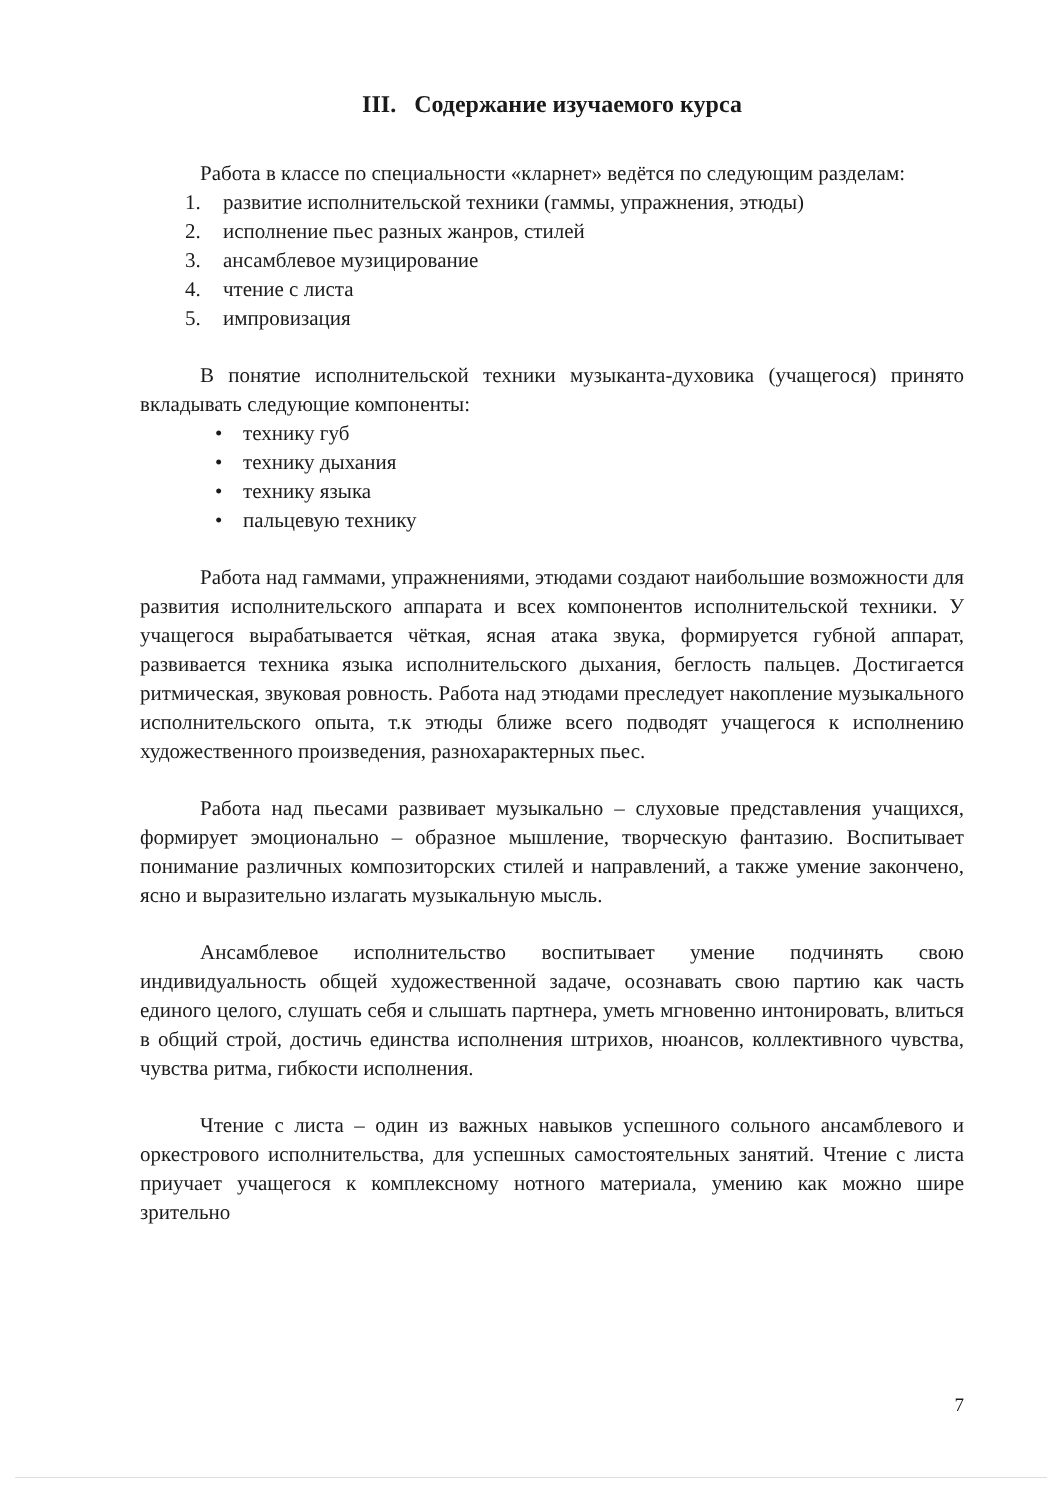III. Содержание изучаемого курса
Работа в классе по специальности «кларнет» ведётся по следующим разделам:
1. развитие исполнительской техники (гаммы, упражнения, этюды)
2. исполнение пьес разных жанров, стилей
3. ансамблевое музицирование
4. чтение с листа
5. импровизация
В понятие исполнительской техники музыканта-духовика (учащегося) принято вкладывать следующие компоненты:
• технику губ
• технику дыхания
• технику языка
• пальцевую технику
Работа над гаммами, упражнениями, этюдами создают наибольшие возможности для развития исполнительского аппарата и всех компонентов исполнительской техники. У учащегося вырабатывается чёткая, ясная атака звука, формируется губной аппарат, развивается техника языка исполнительского дыхания, беглость пальцев. Достигается ритмическая, звуковая ровность. Работа над этюдами преследует накопление музыкального исполнительского опыта, т.к этюды ближе всего подводят учащегося к исполнению художественного произведения, разнохарактерных пьес.
Работа над пьесами развивает музыкально – слуховые представления учащихся, формирует эмоционально – образное мышление, творческую фантазию. Воспитывает понимание различных композиторских стилей и направлений, а также умение закончено, ясно и выразительно излагать музыкальную мысль.
Ансамблевое исполнительство воспитывает умение подчинять свою индивидуальность общей художественной задаче, осознавать свою партию как часть единого целого, слушать себя и слышать партнера, уметь мгновенно интонировать, влиться в общий строй, достичь единства исполнения штрихов, нюансов, коллективного чувства, чувства ритма, гибкости исполнения.
Чтение с листа – один из важных навыков успешного сольного ансамблевого и оркестрового исполнительства, для успешных самостоятельных занятий. Чтение с листа приучает учащегося к комплексному нотного материала, умению как можно шире зрительно
7